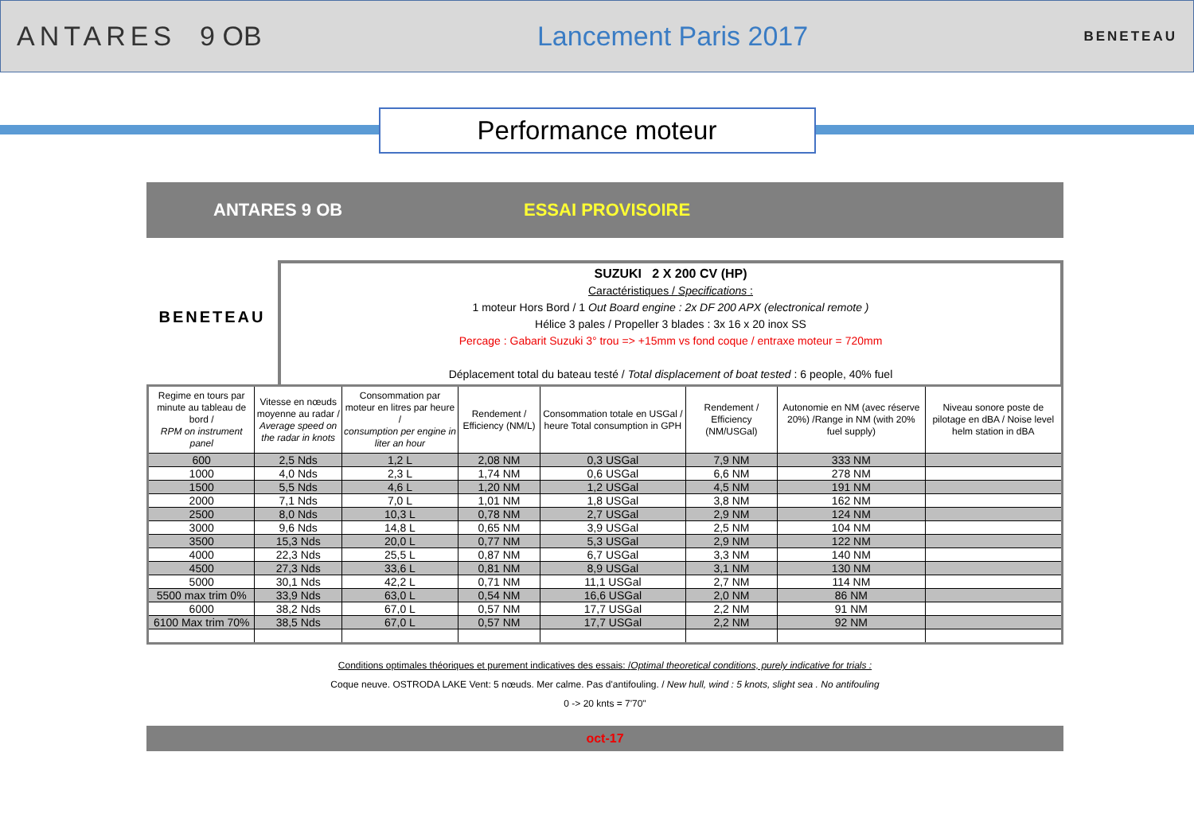ANTARES 9 OB Lancement Paris 2017
BENETEAU
Performance moteur
ANTARES 9 OB ESSAI PROVISOIRE
BENETEAU
SUZUKI 2 X 200 CV (HP)
Caractéristiques / Specifications :
1 moteur Hors Bord / 1 Out Board engine : 2x DF 200 APX (electronical remote )
Hélice 3 pales / Propeller 3 blades : 3x 16 x 20 inox SS
Percage : Gabarit Suzuki 3° trou => +15mm vs fond coque / entraxe moteur = 720mm
Déplacement total du bateau testé / Total displacement of boat tested : 6 people, 40% fuel
| Regime en tours par minute au tableau de bord / RPM on instrument panel | Vitesse en nœuds moyenne au radar / Average speed on the radar in knots | Consommation par moteur en litres par heure / consumption per engine in liter an hour | Rendement / Efficiency (NM/L) | Consommation totale en USGal / heure Total consumption in GPH | Rendement / Efficiency (NM/USGal) | Autonomie en NM (avec réserve 20%) /Range in NM (with 20% fuel supply) | Niveau sonore poste de pilotage en dBA / Noise level helm station in dBA |
| --- | --- | --- | --- | --- | --- | --- | --- |
| 600 | 2,5 Nds | 1,2 L | 2,08 NM | 0,3 USGal | 7,9 NM | 333 NM | |
| 1000 | 4,0 Nds | 2,3 L | 1,74 NM | 0,6 USGal | 6,6 NM | 278 NM | |
| 1500 | 5,5 Nds | 4,6 L | 1,20 NM | 1,2 USGal | 4,5 NM | 191 NM | |
| 2000 | 7,1 Nds | 7,0 L | 1,01 NM | 1,8 USGal | 3,8 NM | 162 NM | |
| 2500 | 8,0 Nds | 10,3 L | 0,78 NM | 2,7 USGal | 2,9 NM | 124 NM | |
| 3000 | 9,6 Nds | 14,8 L | 0,65 NM | 3,9 USGal | 2,5 NM | 104 NM | |
| 3500 | 15,3 Nds | 20,0 L | 0,77 NM | 5,3 USGal | 2,9 NM | 122 NM | |
| 4000 | 22,3 Nds | 25,5 L | 0,87 NM | 6,7 USGal | 3,3 NM | 140 NM | |
| 4500 | 27,3 Nds | 33,6 L | 0,81 NM | 8,9 USGal | 3,1 NM | 130 NM | |
| 5000 | 30,1 Nds | 42,2 L | 0,71 NM | 11,1 USGal | 2,7 NM | 114 NM | |
| 5500 max trim 0% | 33,9 Nds | 63,0 L | 0,54 NM | 16,6 USGal | 2,0 NM | 86 NM | |
| 6000 | 38,2 Nds | 67,0 L | 0,57 NM | 17,7 USGal | 2,2 NM | 91 NM | |
| 6100 Max trim 70% | 38,5 Nds | 67,0 L | 0,57 NM | 17,7 USGal | 2,2 NM | 92 NM | |
Conditions optimales théoriques et purement indicatives des essais: /Optimal theoretical conditions, purely indicative for trials :
Coque neuve. OSTRODA LAKE Vent: 5 nœuds. Mer calme. Pas d'antifouling. / New hull, wind : 5 knots, slight sea . No antifouling
0 -> 20 knts = 7'70"
oct-17